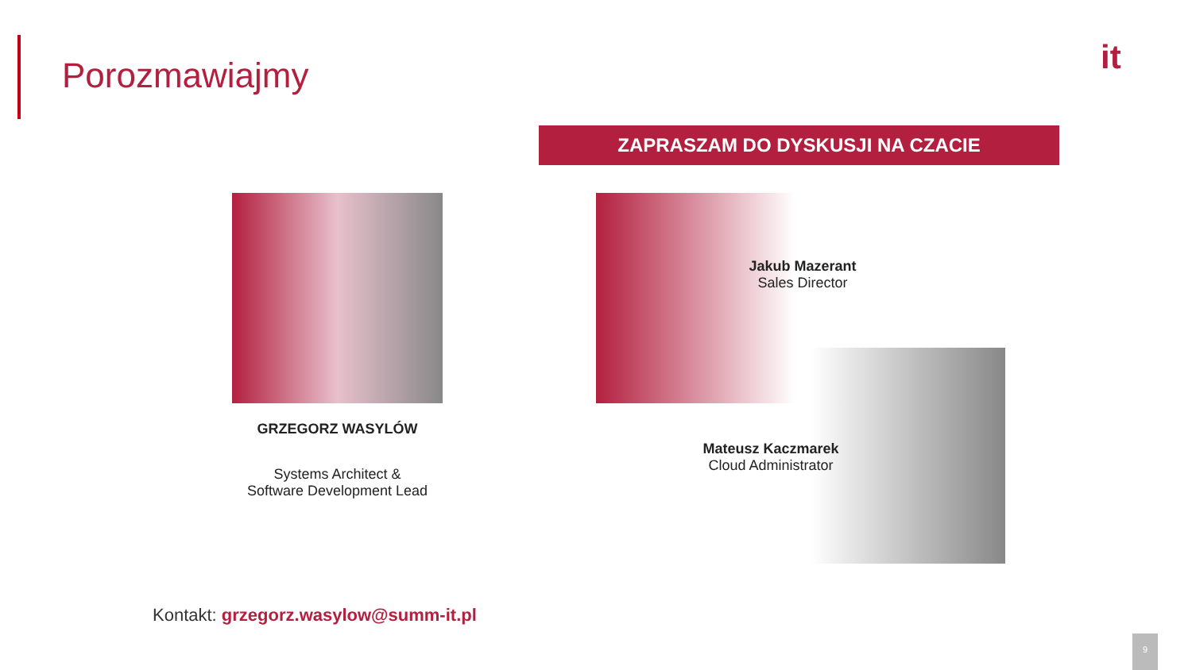Porozmawiajmy it
ZAPRASZAM DO DYSKUSJI NA CZACIE
GRZEGORZ WASYLÓW
Systems Architect &
Software Development Lead
Jakub Mazerant
Sales Director
Mateusz Kaczmarek
Cloud Administrator
Kontakt: grzegorz.wasylow@summ-it.pl
9